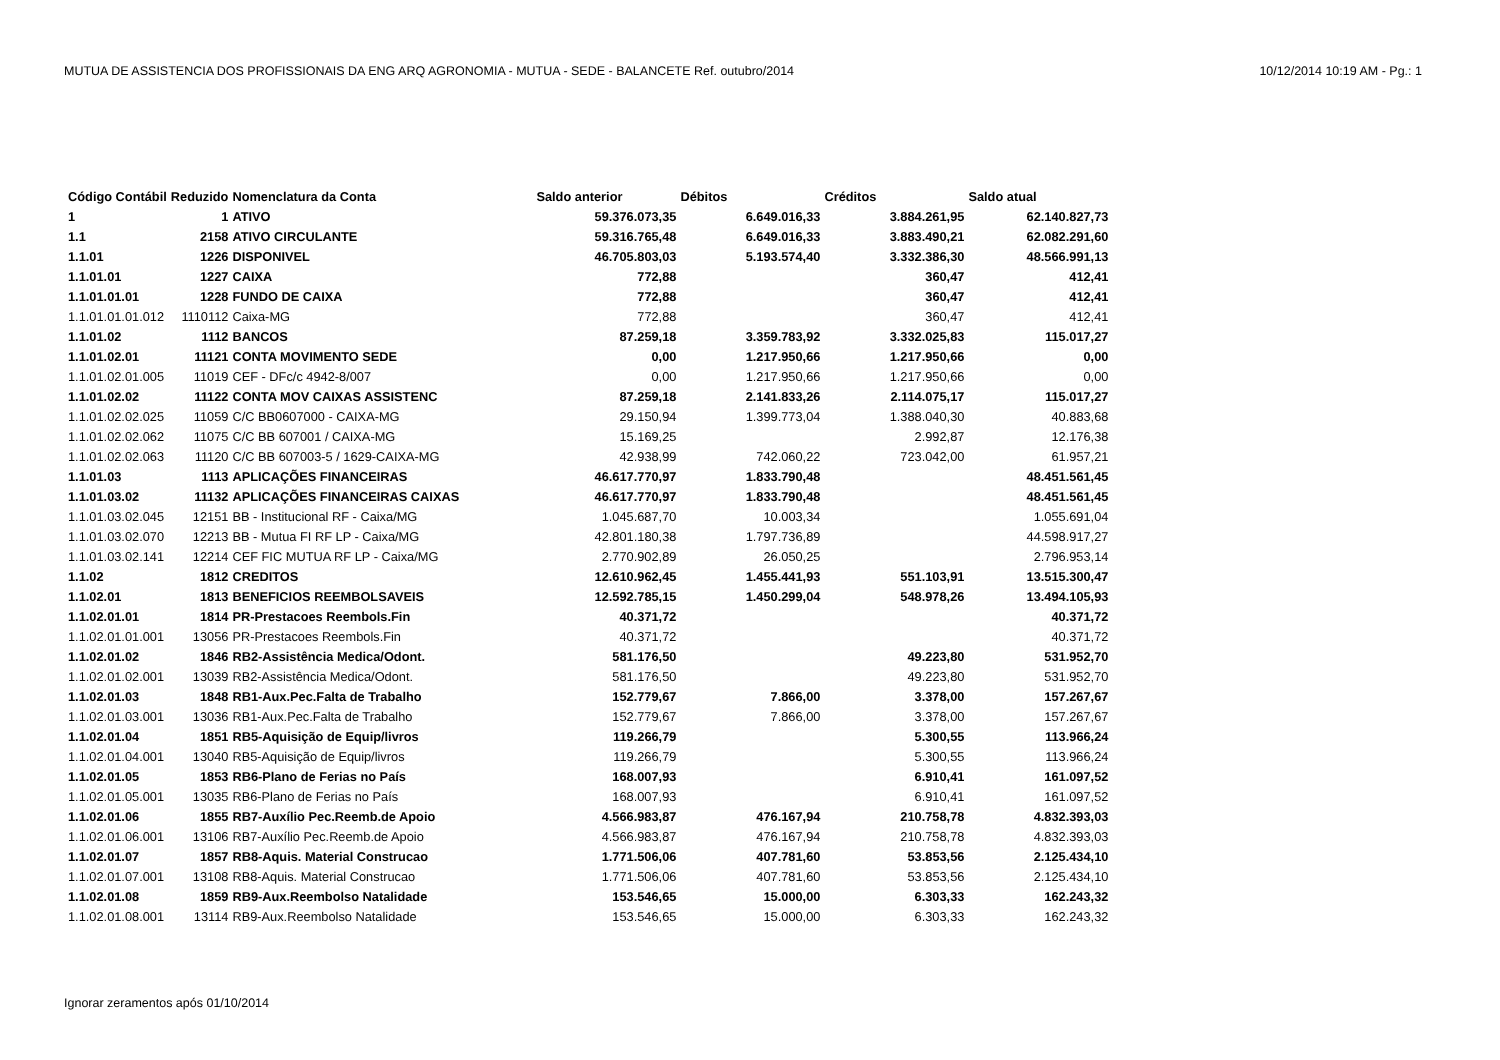MUTUA DE ASSISTENCIA DOS PROFISSIONAIS DA ENG ARQ AGRONOMIA - MUTUA - SEDE - BALANCETE Ref. outubro/2014 10/12/2014 10:19 AM - Pg.: 1
| Código Contábil | Reduzido | Nomenclatura da Conta | Saldo anterior | Débitos | Créditos | Saldo atual |
| --- | --- | --- | --- | --- | --- | --- |
| 1 | 1 | ATIVO | 59.376.073,35 | 6.649.016,33 | 3.884.261,95 | 62.140.827,73 |
| 1.1 | 2158 | ATIVO CIRCULANTE | 59.316.765,48 | 6.649.016,33 | 3.883.490,21 | 62.082.291,60 |
| 1.1.01 | 1226 | DISPONIVEL | 46.705.803,03 | 5.193.574,40 | 3.332.386,30 | 48.566.991,13 |
| 1.1.01.01 | 1227 | CAIXA | 772,88 | | 360,47 | 412,41 |
| 1.1.01.01.01 | 1228 | FUNDO DE CAIXA | 772,88 | | 360,47 | 412,41 |
| 1.1.01.01.01.012 | 1110112 | Caixa-MG | 772,88 | | 360,47 | 412,41 |
| 1.1.01.02 | 1112 | BANCOS | 87.259,18 | 3.359.783,92 | 3.332.025,83 | 115.017,27 |
| 1.1.01.02.01 | 11121 | CONTA MOVIMENTO SEDE | 0,00 | 1.217.950,66 | 1.217.950,66 | 0,00 |
| 1.1.01.02.01.005 | 11019 | CEF - DFc/c 4942-8/007 | 0,00 | 1.217.950,66 | 1.217.950,66 | 0,00 |
| 1.1.01.02.02 | 11122 | CONTA MOV CAIXAS ASSISTENC | 87.259,18 | 2.141.833,26 | 2.114.075,17 | 115.017,27 |
| 1.1.01.02.02.025 | 11059 | C/C BB0607000 - CAIXA-MG | 29.150,94 | 1.399.773,04 | 1.388.040,30 | 40.883,68 |
| 1.1.01.02.02.062 | 11075 | C/C BB 607001 / CAIXA-MG | 15.169,25 | | 2.992,87 | 12.176,38 |
| 1.1.01.02.02.063 | 11120 | C/C BB 607003-5 / 1629-CAIXA-MG | 42.938,99 | 742.060,22 | 723.042,00 | 61.957,21 |
| 1.1.01.03 | 1113 | APLICAÇÕES FINANCEIRAS | 46.617.770,97 | 1.833.790,48 | | 48.451.561,45 |
| 1.1.01.03.02 | 11132 | APLICAÇÕES FINANCEIRAS CAIXAS | 46.617.770,97 | 1.833.790,48 | | 48.451.561,45 |
| 1.1.01.03.02.045 | 12151 | BB - Institucional RF - Caixa/MG | 1.045.687,70 | 10.003,34 | | 1.055.691,04 |
| 1.1.01.03.02.070 | 12213 | BB - Mutua FI RF LP - Caixa/MG | 42.801.180,38 | 1.797.736,89 | | 44.598.917,27 |
| 1.1.01.03.02.141 | 12214 | CEF FIC MUTUA RF LP - Caixa/MG | 2.770.902,89 | 26.050,25 | | 2.796.953,14 |
| 1.1.02 | 1812 | CREDITOS | 12.610.962,45 | 1.455.441,93 | 551.103,91 | 13.515.300,47 |
| 1.1.02.01 | 1813 | BENEFICIOS REEMBOLSAVEIS | 12.592.785,15 | 1.450.299,04 | 548.978,26 | 13.494.105,93 |
| 1.1.02.01.01 | 1814 | PR-Prestacoes Reembols.Fin | 40.371,72 | | | 40.371,72 |
| 1.1.02.01.01.001 | 13056 | PR-Prestacoes Reembols.Fin | 40.371,72 | | | 40.371,72 |
| 1.1.02.01.02 | 1846 | RB2-Assistência Medica/Odont. | 581.176,50 | | 49.223,80 | 531.952,70 |
| 1.1.02.01.02.001 | 13039 | RB2-Assistência Medica/Odont. | 581.176,50 | | 49.223,80 | 531.952,70 |
| 1.1.02.01.03 | 1848 | RB1-Aux.Pec.Falta de Trabalho | 152.779,67 | 7.866,00 | 3.378,00 | 157.267,67 |
| 1.1.02.01.03.001 | 13036 | RB1-Aux.Pec.Falta de Trabalho | 152.779,67 | 7.866,00 | 3.378,00 | 157.267,67 |
| 1.1.02.01.04 | 1851 | RB5-Aquisição de Equip/livros | 119.266,79 | | 5.300,55 | 113.966,24 |
| 1.1.02.01.04.001 | 13040 | RB5-Aquisição de Equip/livros | 119.266,79 | | 5.300,55 | 113.966,24 |
| 1.1.02.01.05 | 1853 | RB6-Plano de Ferias no País | 168.007,93 | | 6.910,41 | 161.097,52 |
| 1.1.02.01.05.001 | 13035 | RB6-Plano de Ferias no País | 168.007,93 | | 6.910,41 | 161.097,52 |
| 1.1.02.01.06 | 1855 | RB7-Auxílio Pec.Reemb.de Apoio | 4.566.983,87 | 476.167,94 | 210.758,78 | 4.832.393,03 |
| 1.1.02.01.06.001 | 13106 | RB7-Auxílio Pec.Reemb.de Apoio | 4.566.983,87 | 476.167,94 | 210.758,78 | 4.832.393,03 |
| 1.1.02.01.07 | 1857 | RB8-Aquis. Material Construcao | 1.771.506,06 | 407.781,60 | 53.853,56 | 2.125.434,10 |
| 1.1.02.01.07.001 | 13108 | RB8-Aquis. Material Construcao | 1.771.506,06 | 407.781,60 | 53.853,56 | 2.125.434,10 |
| 1.1.02.01.08 | 1859 | RB9-Aux.Reembolso Natalidade | 153.546,65 | 15.000,00 | 6.303,33 | 162.243,32 |
| 1.1.02.01.08.001 | 13114 | RB9-Aux.Reembolso Natalidade | 153.546,65 | 15.000,00 | 6.303,33 | 162.243,32 |
Ignorar zeramentos após 01/10/2014